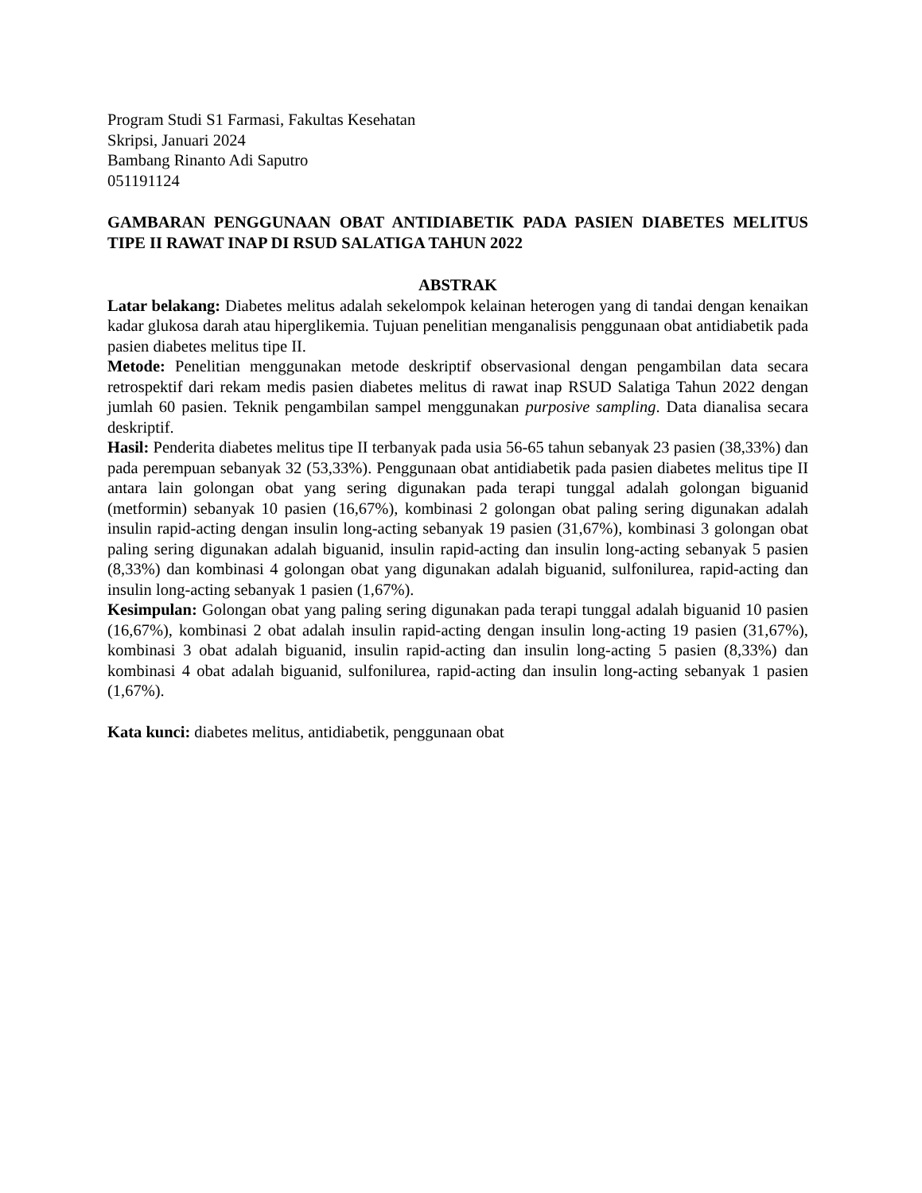Program Studi S1 Farmasi, Fakultas Kesehatan
Skripsi, Januari 2024
Bambang Rinanto Adi Saputro
051191124
GAMBARAN PENGGUNAAN OBAT ANTIDIABETIK PADA PASIEN DIABETES MELITUS TIPE II RAWAT INAP DI RSUD SALATIGA TAHUN 2022
ABSTRAK
Latar belakang: Diabetes melitus adalah sekelompok kelainan heterogen yang di tandai dengan kenaikan kadar glukosa darah atau hiperglikemia. Tujuan penelitian menganalisis penggunaan obat antidiabetik pada pasien diabetes melitus tipe II.
Metode: Penelitian menggunakan metode deskriptif observasional dengan pengambilan data secara retrospektif dari rekam medis pasien diabetes melitus di rawat inap RSUD Salatiga Tahun 2022 dengan jumlah 60 pasien. Teknik pengambilan sampel menggunakan purposive sampling. Data dianalisa secara deskriptif.
Hasil: Penderita diabetes melitus tipe II terbanyak pada usia 56-65 tahun sebanyak 23 pasien (38,33%) dan pada perempuan sebanyak 32 (53,33%). Penggunaan obat antidiabetik pada pasien diabetes melitus tipe II antara lain golongan obat yang sering digunakan pada terapi tunggal adalah golongan biguanid (metformin) sebanyak 10 pasien (16,67%), kombinasi 2 golongan obat paling sering digunakan adalah insulin rapid-acting dengan insulin long-acting sebanyak 19 pasien (31,67%), kombinasi 3 golongan obat paling sering digunakan adalah biguanid, insulin rapid-acting dan insulin long-acting sebanyak 5 pasien (8,33%) dan kombinasi 4 golongan obat yang digunakan adalah biguanid, sulfonilurea, rapid-acting dan insulin long-acting sebanyak 1 pasien (1,67%).
Kesimpulan: Golongan obat yang paling sering digunakan pada terapi tunggal adalah biguanid 10 pasien (16,67%), kombinasi 2 obat adalah insulin rapid-acting dengan insulin long-acting 19 pasien (31,67%), kombinasi 3 obat adalah biguanid, insulin rapid-acting dan insulin long-acting 5 pasien (8,33%) dan kombinasi 4 obat adalah biguanid, sulfonilurea, rapid-acting dan insulin long-acting sebanyak 1 pasien (1,67%).
Kata kunci: diabetes melitus, antidiabetik, penggunaan obat